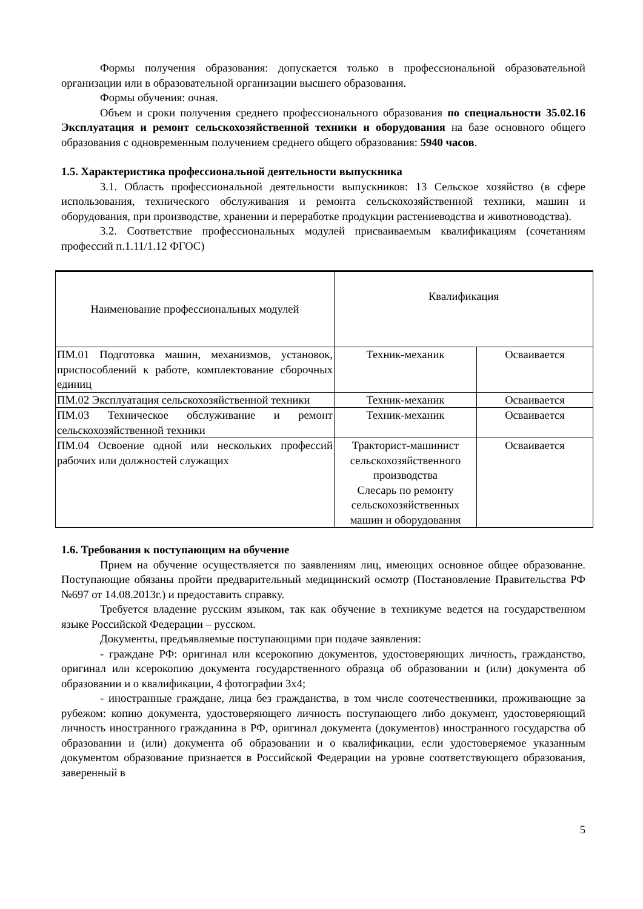Формы получения образования: допускается только в профессиональной образовательной организации или в образовательной организации высшего образования.
Формы обучения: очная.
Объем и сроки получения среднего профессионального образования по специальности 35.02.16 Эксплуатация и ремонт сельскохозяйственной техники и оборудования на базе основного общего образования с одновременным получением среднего общего образования: 5940 часов.
1.5. Характеристика профессиональной деятельности выпускника
3.1. Область профессиональной деятельности выпускников: 13 Сельское хозяйство (в сфере использования, технического обслуживания и ремонта сельскохозяйственной техники, машин и оборудования, при производстве, хранении и переработке продукции растениеводства и животноводства).
3.2. Соответствие профессиональных модулей присваиваемым квалификациям (сочетаниям профессий п.1.11/1.12 ФГОС)
| Наименование профессиональных модулей | Квалификация | |
| ПМ.01 Подготовка машин, механизмов, установок, приспособлений к работе, комплектование сборочных единиц | Техник-механик | Осваивается |
| ПМ.02 Эксплуатация сельскохозяйственной техники | Техник-механик | Осваивается |
| ПМ.03 Техническое обслуживание и ремонт сельскохозяйственной техники | Техник-механик | Осваивается |
| ПМ.04 Освоение одной или нескольких профессий рабочих или должностей служащих | Тракторист-машинист сельскохозяйственного производства Слесарь по ремонту сельскохозяйственных машин и оборудования | Осваивается |
1.6. Требования к поступающим на обучение
Прием на обучение осуществляется по заявлениям лиц, имеющих основное общее образование. Поступающие обязаны пройти предварительный медицинский осмотр (Постановление Правительства РФ №697 от 14.08.2013г.) и предоставить справку.
Требуется владение русским языком, так как обучение в техникуме ведется на государственном языке Российской Федерации – русском.
Документы, предъявляемые поступающими при подаче заявления:
- граждане РФ: оригинал или ксерокопию документов, удостоверяющих личность, гражданство, оригинал или ксерокопию документа государственного образца об образовании и (или) документа об образовании и о квалификации, 4 фотографии 3х4;
- иностранные граждане, лица без гражданства, в том числе соотечественники, проживающие за рубежом: копию документа, удостоверяющего личность поступающего либо документ, удостоверяющий личность иностранного гражданина в РФ, оригинал документа (документов) иностранного государства об образовании и (или) документа об образовании и о квалификации, если удостоверяемое указанным документом образование признается в Российской Федерации на уровне соответствующего образования, заверенный в
5